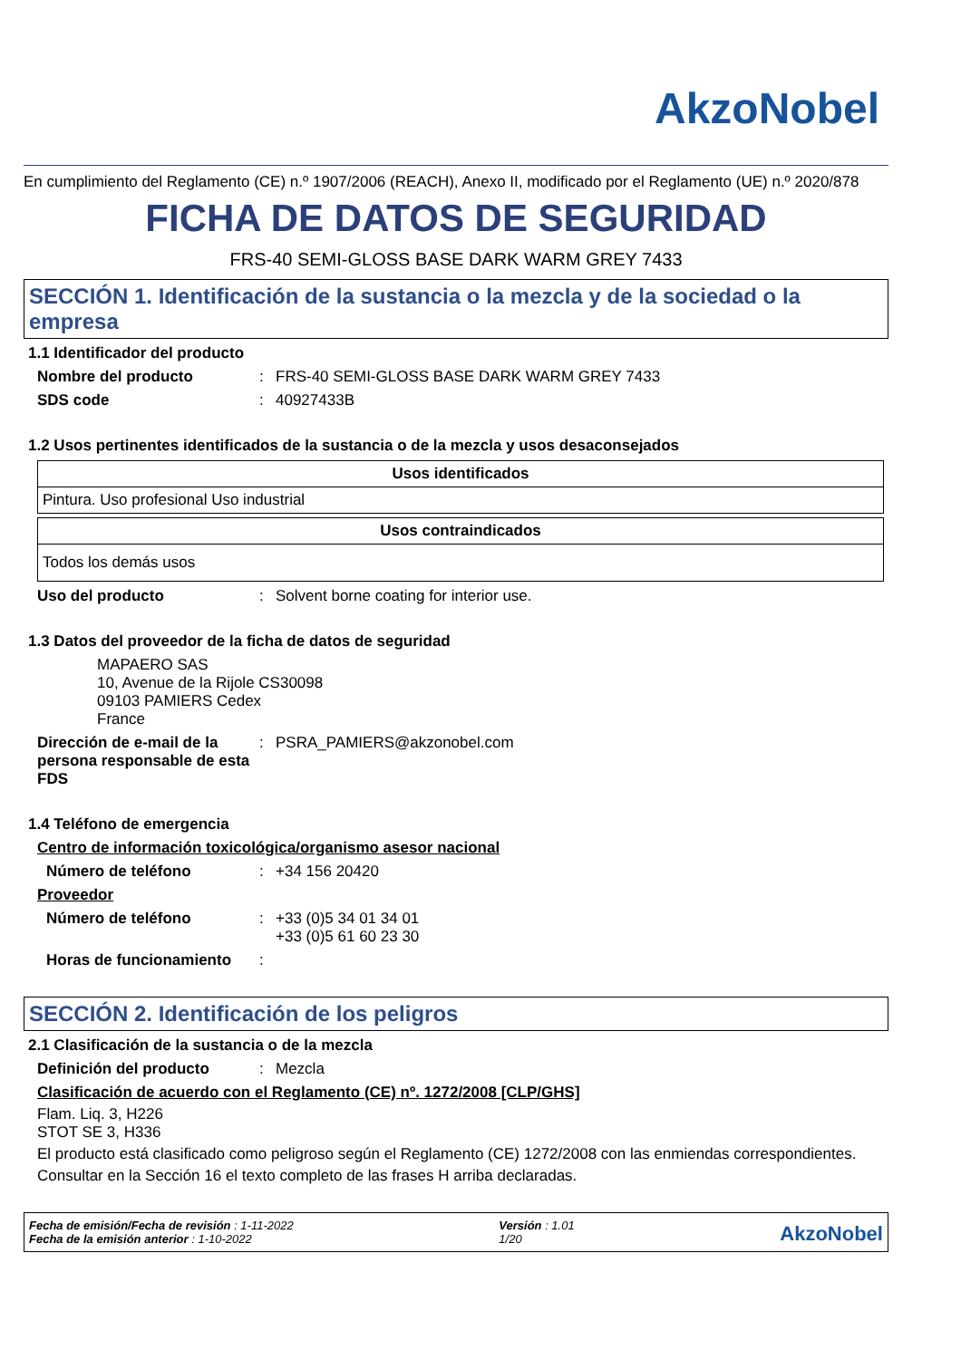AkzoNobel
En cumplimiento del Reglamento (CE) n.º 1907/2006 (REACH), Anexo II, modificado por el Reglamento (UE) n.º 2020/878
FICHA DE DATOS DE SEGURIDAD
FRS-40 SEMI-GLOSS BASE DARK WARM GREY 7433
SECCIÓN 1. Identificación de la sustancia o la mezcla y de la sociedad o la empresa
1.1 Identificador del producto
Nombre del producto: FRS-40 SEMI-GLOSS BASE DARK WARM GREY 7433
SDS code: 40927433B
1.2 Usos pertinentes identificados de la sustancia o de la mezcla y usos desaconsejados
| Usos identificados |
| --- |
| Pintura. Uso profesional Uso industrial |
| Usos contraindicados |
| --- |
| Todos los demás usos |
Uso del producto: Solvent borne coating for interior use.
1.3 Datos del proveedor de la ficha de datos de seguridad
MAPAERO SAS
10, Avenue de la Rijole CS30098
09103 PAMIERS Cedex
France
Dirección de e-mail de la persona responsable de esta FDS: PSRA_PAMIERS@akzonobel.com
1.4 Teléfono de emergencia
Centro de información toxicológica/organismo asesor nacional
Número de teléfono: +34 156 20420
Proveedor
Número de teléfono: +33 (0)5 34 01 34 01
+33 (0)5 61 60 23 30
Horas de funcionamiento:
SECCIÓN 2. Identificación de los peligros
2.1 Clasificación de la sustancia o de la mezcla
Definición del producto: Mezcla
Clasificación de acuerdo con el Reglamento (CE) nº. 1272/2008 [CLP/GHS]
Flam. Liq. 3, H226
STOT SE 3, H336
El producto está clasificado como peligroso según el Reglamento (CE) 1272/2008 con las enmiendas correspondientes.
Consultar en la Sección 16 el texto completo de las frases H arriba declaradas.
Fecha de emisión/Fecha de revisión : 1-11-2022
Fecha de la emisión anterior : 1-10-2022
Versión : 1.01
1/20
AkzoNobel